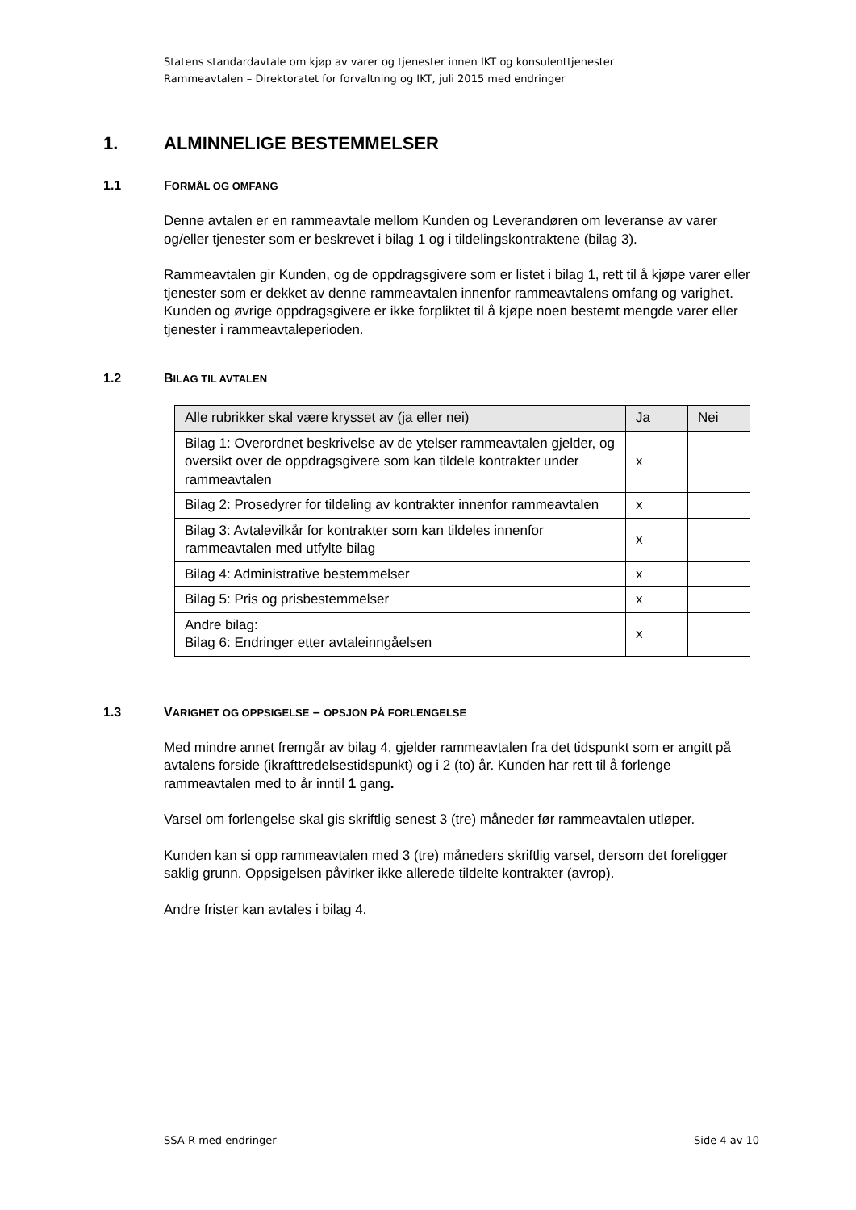Statens standardavtale om kjøp av varer og tjenester innen IKT og konsulenttjenester
Rammeavtalen – Direktoratet for forvaltning og IKT, juli 2015 med endringer
1. ALMINNELIGE BESTEMMELSER
1.1 FORMÅL OG OMFANG
Denne avtalen er en rammeavtale mellom Kunden og Leverandøren om leveranse av varer og/eller tjenester som er beskrevet i bilag 1 og i tildelingskontraktene (bilag 3).
Rammeavtalen gir Kunden, og de oppdragsgivere som er listet i bilag 1, rett til å kjøpe varer eller tjenester som er dekket av denne rammeavtalen innenfor rammeavtalens omfang og varighet. Kunden og øvrige oppdragsgivere er ikke forpliktet til å kjøpe noen bestemt mengde varer eller tjenester i rammeavtaleperioden.
1.2 BILAG TIL AVTALEN
| Alle rubrikker skal være krysset av (ja eller nei) | Ja | Nei |
| --- | --- | --- |
| Bilag 1: Overordnet beskrivelse av de ytelser rammeavtalen gjelder, og oversikt over de oppdragsgivere som kan tildele kontrakter under rammeavtalen | x | |
| Bilag 2: Prosedyrer for tildeling av kontrakter innenfor rammeavtalen | x | |
| Bilag 3: Avtalevilkår for kontrakter som kan tildeles innenfor rammeavtalen med utfylte bilag | x | |
| Bilag 4: Administrative bestemmelser | x | |
| Bilag 5: Pris og prisbestemmelser | x | |
| Andre bilag: Bilag 6: Endringer etter avtaleinngåelsen | x | |
1.3 VARIGHET OG OPPSIGELSE – OPSJON PÅ FORLENGELSE
Med mindre annet fremgår av bilag 4, gjelder rammeavtalen fra det tidspunkt som er angitt på avtalens forside (ikrafttredelsestidspunkt) og i 2 (to) år. Kunden har rett til å forlenge rammeavtalen med to år inntil 1 gang.
Varsel om forlengelse skal gis skriftlig senest 3 (tre) måneder før rammeavtalen utløper.
Kunden kan si opp rammeavtalen med 3 (tre) måneders skriftlig varsel, dersom det foreligger saklig grunn. Oppsigelsen påvirker ikke allerede tildelte kontrakter (avrop).
Andre frister kan avtales i bilag 4.
SSA-R med endringer Side 4 av 10